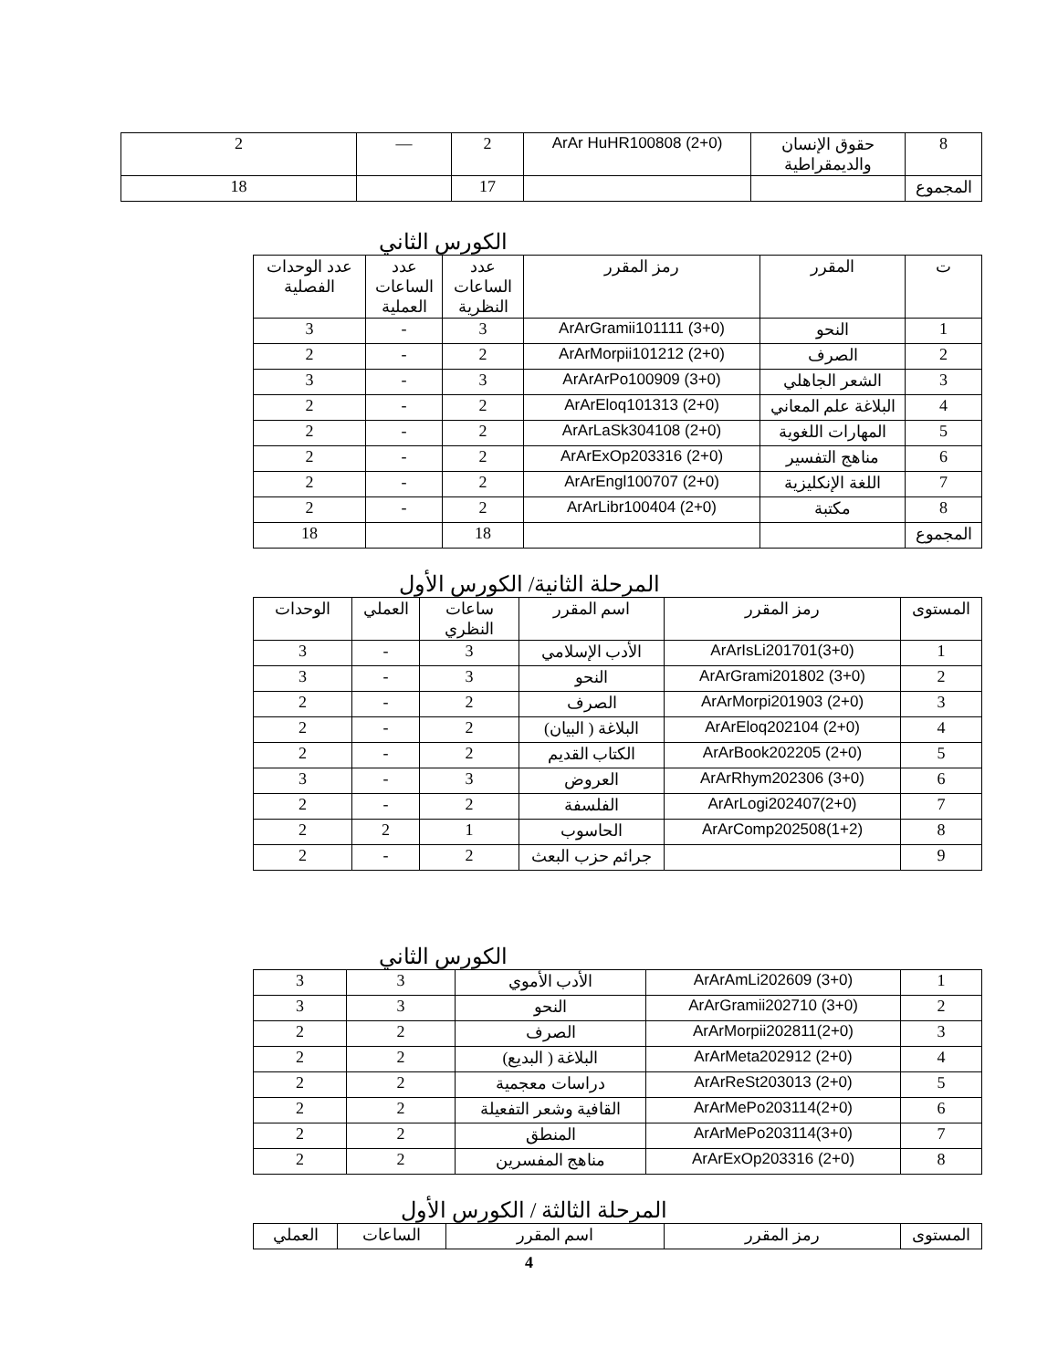| 8 | حقوق الإنسان والديمقراطية | ArAr HuHR100808 (2+0) | 2 | — | 2 |
| المجموع | | | 17 | | 18 |
الكورس الثاني
| ت | المقرر | رمز المقرر | عدد الساعات النظرية | عدد الساعات العملية | عدد الوحدات الفصلية |
| --- | --- | --- | --- | --- | --- |
| 1 | النحو | ArArGramii101111 (3+0) | 3 | - | 3 |
| 2 | الصرف | ArArMorpii101212 (2+0) | 2 | - | 2 |
| 3 | الشعر الجاهلي | ArArArPo100909 (3+0) | 3 | - | 3 |
| 4 | البلاغة علم المعاني | ArArEloq101313 (2+0) | 2 | - | 2 |
| 5 | المهارات اللغوية | ArArLaSk304108 (2+0) | 2 | - | 2 |
| 6 | مناهج التفسير | ArArExOp203316 (2+0) | 2 | - | 2 |
| 7 | اللغة الإنكليزية | ArArEngl100707 (2+0) | 2 | - | 2 |
| 8 | مكتبة | ArArLibr100404 (2+0) | 2 | - | 2 |
| المجموع | | | 18 | | 18 |
المرحلة الثانية/ الكورس الأول
| المستوى | رمز المقرر | اسم المقرر | ساعات النظري | العملي | الوحدات |
| --- | --- | --- | --- | --- | --- |
| 1 | ArArIsLi201701(3+0) | الأدب الإسلامي | 3 | - | 3 |
| 2 | ArArGrami201802 (3+0) | النحو | 3 | - | 3 |
| 3 | ArArMorpi201903 (2+0) | الصرف | 2 | - | 2 |
| 4 | ArArEloq202104 (2+0) | البلاغة ( البيان) | 2 | - | 2 |
| 5 | ArArBook202205 (2+0) | الكتاب القديم | 2 | - | 2 |
| 6 | ArArRhym202306 (3+0) | العروض | 3 | - | 3 |
| 7 | ArArLogi202407(2+0) | الفلسفة | 2 | - | 2 |
| 8 | ArArComp202508(1+2) | الحاسوب | 1 | 2 | 2 |
| 9 | | جرائم حزب البعث | 2 | - | 2 |
الكورس الثاني
| 1 | ArArAmLi202609 (3+0) | الأدب الأموي | 3 | 3 |
| 2 | ArArGramii202710 (3+0) | النحو | 3 | 3 |
| 3 | ArArMorpii202811(2+0) | الصرف | 2 | 2 |
| 4 | ArArMeta202912 (2+0) | البلاغة ( البديع) | 2 | 2 |
| 5 | ArArReSt203013 (2+0) | دراسات معجمية | 2 | 2 |
| 6 | ArArMePo203114(2+0) | القافية وشعر التفعيلة | 2 | 2 |
| 7 | ArArMePo203114(3+0) | المنطق | 2 | 2 |
| 8 | ArArExOp203316 (2+0) | مناهج المفسرين | 2 | 2 |
المرحلة الثالثة / الكورس الأول
| المستوى | رمز المقرر | اسم المقرر | الساعات | العملي |
4